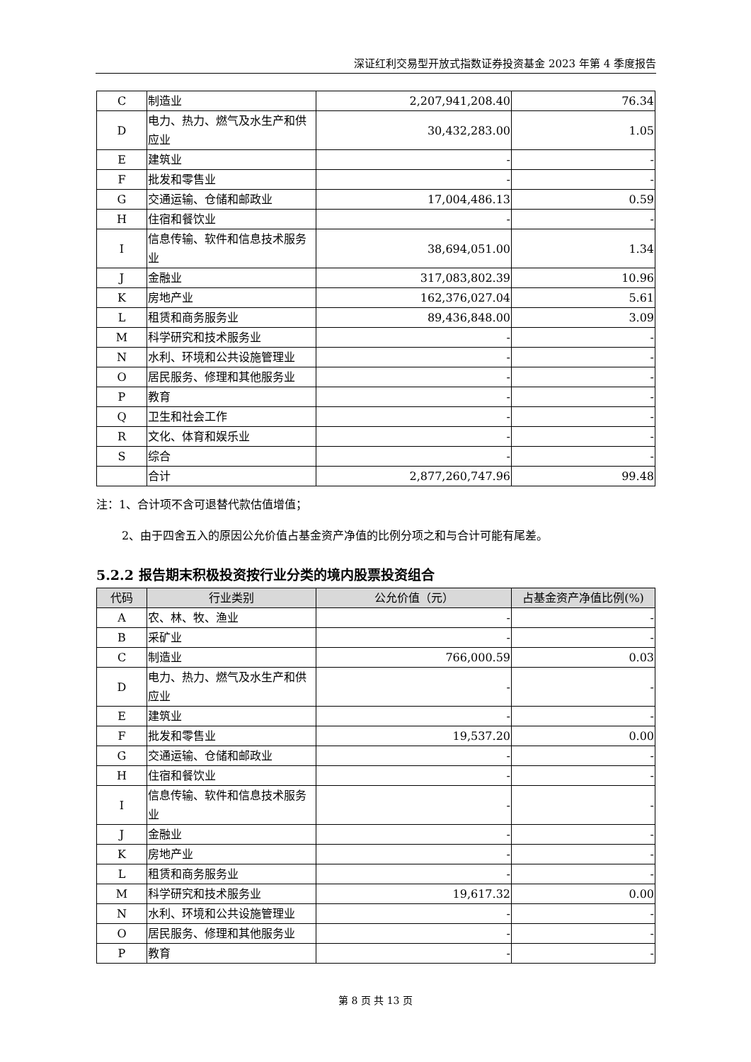深证红利交易型开放式指数证券投资基金 2023 年第 4 季度报告
| C | 制造业 | 2,207,941,208.40 | 76.34 |
| D | 电力、热力、燃气及水生产和供应业 | 30,432,283.00 | 1.05 |
| E | 建筑业 | - | - |
| F | 批发和零售业 | - | - |
| G | 交通运输、仓储和邮政业 | 17,004,486.13 | 0.59 |
| H | 住宿和餐饮业 | - | - |
| I | 信息传输、软件和信息技术服务业 | 38,694,051.00 | 1.34 |
| J | 金融业 | 317,083,802.39 | 10.96 |
| K | 房地产业 | 162,376,027.04 | 5.61 |
| L | 租赁和商务服务业 | 89,436,848.00 | 3.09 |
| M | 科学研究和技术服务业 | - | - |
| N | 水利、环境和公共设施管理业 | - | - |
| O | 居民服务、修理和其他服务业 | - | - |
| P | 教育 | - | - |
| Q | 卫生和社会工作 | - | - |
| R | 文化、体育和娱乐业 | - | - |
| S | 综合 | - | - |
| | 合计 | 2,877,260,747.96 | 99.48 |
注：1、合计项不含可退替代款估值增值；
2、由于四舍五入的原因公允价值占基金资产净值的比例分项之和与合计可能有尾差。
5.2.2 报告期末积极投资按行业分类的境内股票投资组合
| 代码 | 行业类别 | 公允价值（元） | 占基金资产净值比例(%) |
| --- | --- | --- | --- |
| A | 农、林、牧、渔业 | - | - |
| B | 采矿业 | - | - |
| C | 制造业 | 766,000.59 | 0.03 |
| D | 电力、热力、燃气及水生产和供应业 | - | - |
| E | 建筑业 | - | - |
| F | 批发和零售业 | 19,537.20 | 0.00 |
| G | 交通运输、仓储和邮政业 | - | - |
| H | 住宿和餐饮业 | - | - |
| I | 信息传输、软件和信息技术服务业 | - | - |
| J | 金融业 | - | - |
| K | 房地产业 | - | - |
| L | 租赁和商务服务业 | - | - |
| M | 科学研究和技术服务业 | 19,617.32 | 0.00 |
| N | 水利、环境和公共设施管理业 | - | - |
| O | 居民服务、修理和其他服务业 | - | - |
| P | 教育 | - | - |
第 8 页 共 13 页